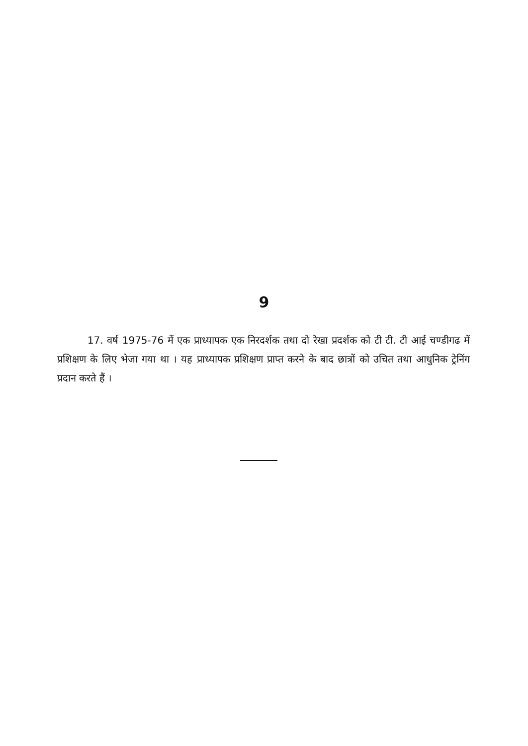9
17. वर्ष 1975-76 में एक प्राध्यापक एक निरदर्शक तथा दो रेखा प्रदर्शक को टी टी. टी आई चण्डीगढ में प्रशिक्षण के लिए भेजा गया था । यह प्राध्यापक प्रशिक्षण प्राप्त करने के बाद छात्रों को उचित तथा आधुनिक ट्रेनिंग प्रदान करते हैं ।